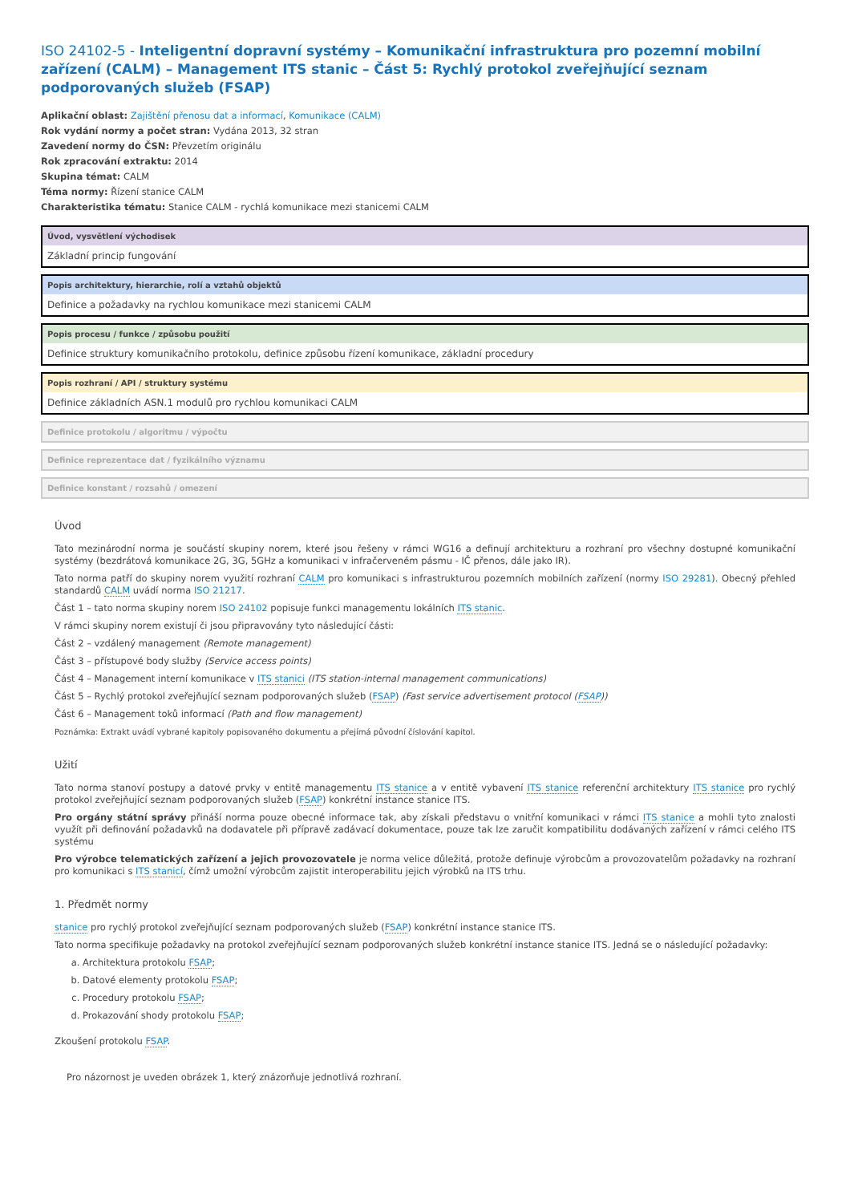ISO 24102-5 - Inteligentní dopravní systémy – Komunikační infrastruktura pro pozemní mobilní zařízení (CALM) – Management ITS stanic – Část 5: Rychlý protokol zveřejňující seznam podporovaných služeb (FSAP)
Aplikační oblast: Zajištění přenosu dat a informací, Komunikace (CALM)
Rok vydání normy a počet stran: Vydána 2013, 32 stran
Zavedení normy do ČSN: Převzetím originálu
Rok zpracování extraktu: 2014
Skupina témat: CALM
Téma normy: Řízení stanice CALM
Charakteristika tématu: Stanice CALM - rychlá komunikace mezi stanicemi CALM
Úvod, vysvětlení východisek
Základní princip fungování
Popis architektury, hierarchie, rolí a vztahů objektů
Definice a požadavky na rychlou komunikace mezi stanicemi CALM
Popis procesu / funkce / způsobu použití
Definice struktury komunikačního protokolu, definice způsobu řízení komunikace, základní procedury
Popis rozhraní / API / struktury systému
Definice základních ASN.1 modulů pro rychlou komunikaci CALM
Definice protokolu / algoritmu / výpočtu
Definice reprezentace dat / fyzikálního významu
Definice konstant / rozsahů / omezení
Úvod
Tato mezinárodní norma je součástí skupiny norem, které jsou řešeny v rámci WG16 a definují architekturu a rozhraní pro všechny dostupné komunikační systémy (bezdrátová komunikace 2G, 3G, 5GHz a komunikaci v infračerveném pásmu - IČ přenos, dále jako IR).
Tato norma patří do skupiny norem využití rozhraní CALM pro komunikaci s infrastrukturou pozemních mobilních zařízení (normy ISO 29281). Obecný přehled standardů CALM uvádí norma ISO 21217.
Část 1 – tato norma skupiny norem ISO 24102 popisuje funkci managementu lokálních ITS stanic.
V rámci skupiny norem existují či jsou připravovány tyto následující části:
Část 2 – vzdálený management (Remote management)
Část 3 – přístupové body služby (Service access points)
Část 4 – Management interní komunikace v ITS stanici (ITS station-internal management communications)
Část 5 – Rychlý protokol zveřejňující seznam podporovaných služeb (FSAP) (Fast service advertisement protocol (FSAP))
Část 6 – Management toků informací (Path and flow management)
Poznámka: Extrakt uvádí vybrané kapitoly popisovaného dokumentu a přejímá původní číslování kapitol.
Užití
Tato norma stanoví postupy a datové prvky v entitě managementu ITS stanice a v entitě vybavení ITS stanice referenční architektury ITS stanice pro rychlý protokol zveřejňující seznam podporovaných služeb (FSAP) konkrétní instance stanice ITS.
Pro orgány státní správy přináší norma pouze obecné informace tak, aby získali představu o vnitřní komunikaci v rámci ITS stanice a mohli tyto znalosti využít při definování požadavků na dodavatele při přípravě zadávací dokumentace, pouze tak lze zaručit kompatibilitu dodávaných zařízení v rámci celého ITS systému
Pro výrobce telematických zařízení a jejich provozovatele je norma velice důležitá, protože definuje výrobcům a provozovatelům požadavky na rozhraní pro komunikaci s ITS stanicí, čímž umožní výrobcům zajistit interoperabilitu jejich výrobků na ITS trhu.
1. Předmět normy
stanice pro rychlý protokol zveřejňující seznam podporovaných služeb (FSAP) konkrétní instance stanice ITS.
Tato norma specifikuje požadavky na protokol zveřejňující seznam podporovaných služeb konkrétní instance stanice ITS. Jedná se o následující požadavky:
a. Architektura protokolu FSAP;
b. Datové elementy protokolu FSAP;
c. Procedury protokolu FSAP;
d. Prokazování shody protokolu FSAP;
Zkoušení protokolu FSAP.
Pro názornost je uveden obrázek 1, který znázorňuje jednotlivá rozhraní.